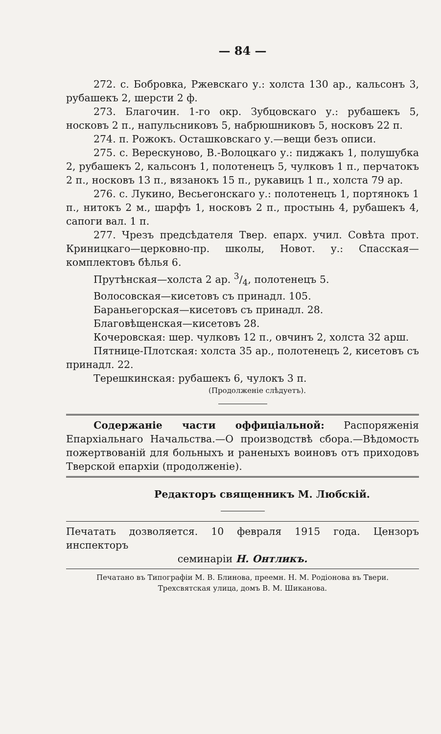— 84 —
272. с. Бобровка, Ржевскаго у.: холста 130 ар., кальсонъ 3, рубашекъ 2, шерсти 2 ф.
273. Благочин. 1-го окр. Зубцовскаго у.: рубашекъ 5, носковъ 2 п., напульсниковъ 5, набрюшниковъ 5, носковъ 22 п.
274. п. Рожокъ. Осташковскаго у.—вещи безъ описи.
275. с. Верескуново, В.-Волоцкаго у.: пиджакъ 1, полушубка 2, рубашекъ 2, кальсонъ 1, полотенецъ 5, чулковъ 1 п., перчатокъ 2 п., носковъ 13 п., вязанокъ 15 п., рукавицъ 1 п., холста 79 ар.
276. с. Лукино, Весьегонскаго у.: полотенецъ 1, портянокъ 1 п., нитокъ 2 м., шарфъ 1, носковъ 2 п., простынь 4, рубашекъ 4, сапоги вал. 1 п.
277. Чрезъ предсѣдателя Твер. епарх. учил. Совѣта прот. Криницкаго—церковно-пр. школы, Новот. у.: Спасская—комплектовъ бѣлья 6.
Прутѣнская—холста 2 ар. 3/4, полотенецъ 5.
Волосовская—кисетовъ съ принадл. 105.
Бараньегорская—кисетовъ съ принадл. 28.
Благовѣщенская—кисетовъ 28.
Кочеровская: шер. чулковъ 12 п., овчинъ 2, холста 32 арш.
Пятнице-Плотская: холста 35 ар., полотенецъ 2, кисетовъ съ принадл. 22.
Терешкинская: рубашекъ 6, чулокъ 3 п.
(Продолженіе слѣдуетъ).
Содержаніе части оффиціальной: Распоряженія Епархіальнаго Начальства.—О производствѣ сбора.—Вѣдомость пожертвованій для больныхъ и раненыхъ воиновъ отъ приходовъ Тверской епархіи (продолженіе).
Редакторъ священникъ М. Любскій.
Печатать дозволяется. 10 февраля 1915 года. Цензоръ инспекторъ
семинаріи Н. Онтликъ.
Печатано въ Типографіи М. В. Блинова, преемн. Н. М. Родіонова въ Твери.
Трехсвятская улица, домъ В. М. Шиканова.